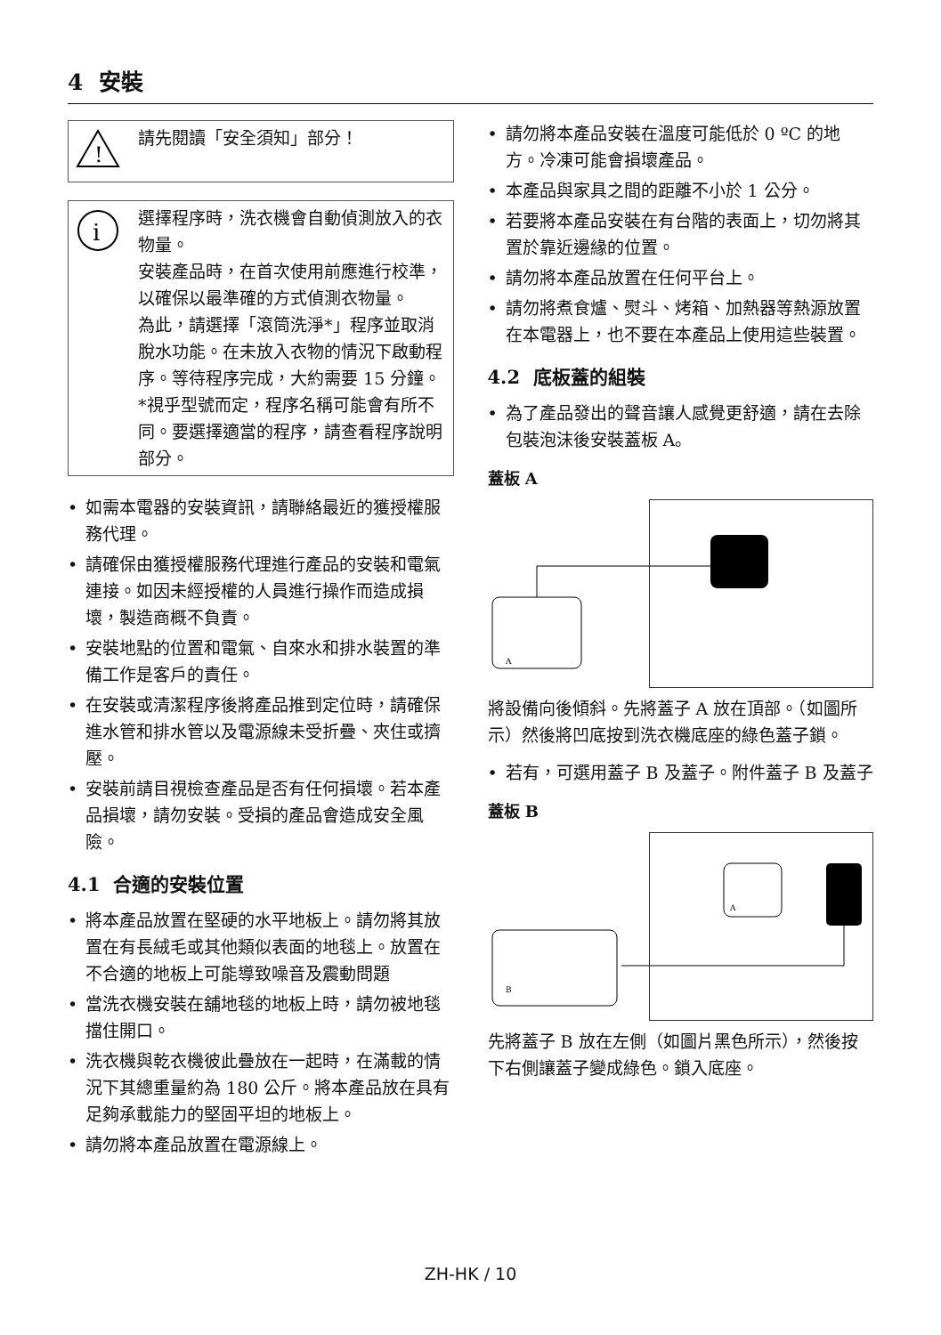4 安裝
!
請先閱讀「安全須知」部分！
i
選擇程序時，洗衣機會自動偵測放入的衣物量。
安裝產品時，在首次使用前應進行校準，以確保以最準確的方式偵測衣物量。
為此，請選擇「滾筒洗淨*」程序並取消脫水功能。在未放入衣物的情況下啟動程序。等待程序完成，大約需要 15 分鐘。
*視乎型號而定，程序名稱可能會有所不同。要選擇適當的程序，請查看程序說明部分。
• 如需本電器的安裝資訊，請聯絡最近的獲授權服務代理。
• 請確保由獲授權服務代理進行產品的安裝和電氣連接。如因未經授權的人員進行操作而造成損壞，製造商概不負責。
• 安裝地點的位置和電氣、自來水和排水裝置的準備工作是客戶的責任。
• 在安裝或清潔程序後將產品推到定位時，請確保進水管和排水管以及電源線未受折疊、夾住或擠壓。
• 安裝前請目視檢查產品是否有任何損壞。若本產品損壞，請勿安裝。受損的產品會造成安全風險。
4.1 合適的安裝位置
• 將本產品放置在堅硬的水平地板上。請勿將其放置在有長絨毛或其他類似表面的地毯上。放置在不合適的地板上可能導致噪音及震動問題
• 當洗衣機安裝在舖地毯的地板上時，請勿被地毯擋住開口。
• 洗衣機與乾衣機彼此疊放在一起時，在滿載的情況下其總重量約為 180 公斤。將本產品放在具有足夠承載能力的堅固平坦的地板上。
• 請勿將本產品放置在電源線上。
• 請勿將本產品安裝在溫度可能低於 0 ºC 的地方。冷凍可能會損壞產品。
• 本產品與家具之間的距離不小於 1 公分。
• 若要將本產品安裝在有台階的表面上，切勿將其置於靠近邊緣的位置。
• 請勿將本產品放置在任何平台上。
• 請勿將煮食爐、熨斗、烤箱、加熱器等熱源放置在本電器上，也不要在本產品上使用這些裝置。
4.2 底板蓋的組裝
• 為了產品發出的聲音讓人感覺更舒適，請在去除包裝泡沫後安裝蓋板 A。
蓋板 A
A
將設備向後傾斜。先將蓋子 A 放在頂部。（如圖所示）然後將凹底按到洗衣機底座的綠色蓋子鎖。
• 若有，可選用蓋子 B 及蓋子。附件蓋子 B 及蓋子
蓋板 B
B
A
先將蓋子 B 放在左側（如圖片黑色所示），然後按下右側讓蓋子變成綠色。鎖入底座。
ZH-HK / 10